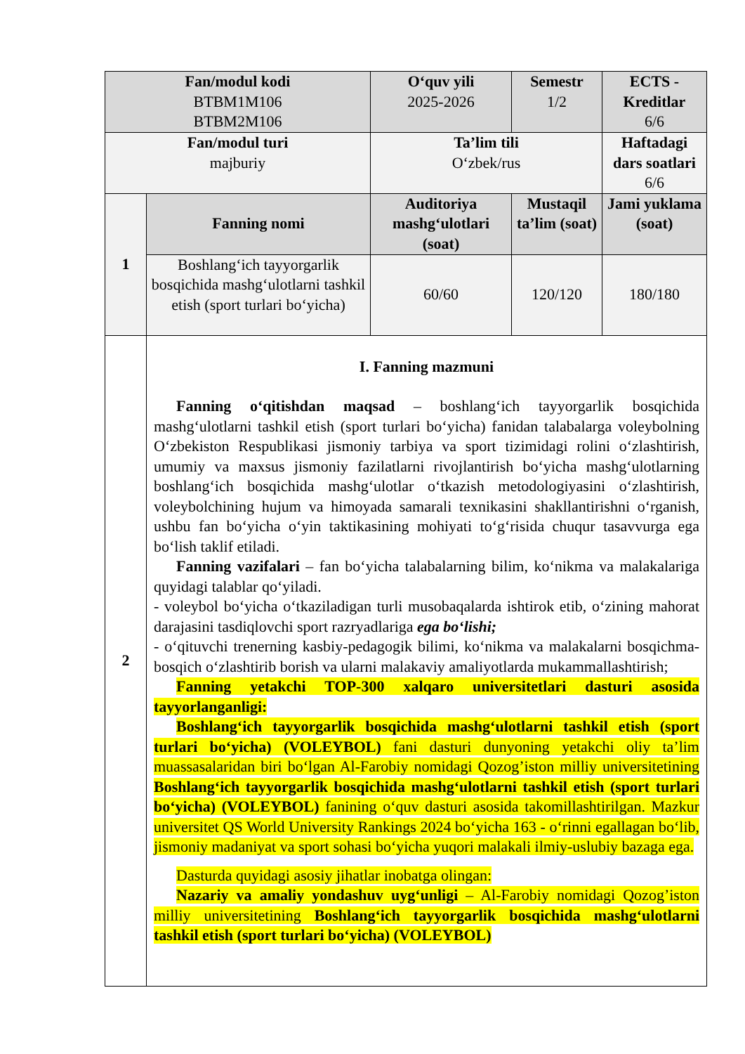| Fan/modul kodi BTBM1M106 BTBM2M106 | | O‘quv yili 2025-2026 | Semestr 1/2 | ECTS - Kreditlar 6/6 | |
| Fan/modul turi majburiy | | Ta’lim tili O‘zbek/rus | | Haftadagi dars soatlari 6/6 | |
| 1 | Fanning nomi | Auditoriya mashg‘ulotlari (soat) | Mustaqil ta’lim (soat) | Jami yuklama (soat) | |
| | Boshlang‘ich tayyorgarlik bosqichida mashg‘ulotlarni tashkil etish (sport turlari bo‘yicha) | 60/60 | 120/120 | 180/180 | |
| 2 | I. Fanning mazmuni Fanning o‘qitishdan maqsad – boshlang‘ich tayyorgarlik bosqichida mashg‘ulotlarni tashkil etish (sport turlari bo‘yicha) fanidan talabalarga voleybolning O‘zbekiston Respublikasi jismoniy tarbiya va sport tizimidagi rolini o‘zlashtirish, umumiy va maxsus jismoniy fazilatlarni rivojlantirish bo‘yicha mashg‘ulotlarning boshlang‘ich bosqichida mashg‘ulotlar o‘tkazish metodologiyasini o‘zlashtirish, voleybolchining hujum va himoyada samarali texnikasini shakllantirishni o‘rganish, ushbu fan bo‘yicha o‘yin taktikasining mohiyati to‘g‘risida chuqur tasavvurga ega bo‘lish taklif etiladi. Fanning vazifalari – fan bo‘yicha talabalarning bilim, ko‘nikma va malakalariga quyidagi talablar qo‘yiladi. - voleybol bo‘yicha o‘tkaziladigan turli musobaqalarda ishtirok etib, o‘zining mahorat darajasini tasdiqlovchi sport razryadlariga ega bo‘lishi; - o‘qituvchi trenerning kasbiy-pedagogik bilimi, ko‘nikma va malakalarni bosqichma-bosqich o‘zlashtirib borish va ularni malakaviy amaliyotlarda mukammallashtirish; Fanning yetakchi TOP-300 xalqaro universitetlari dasturi asosida tayyorlanganligi: Boshlang‘ich tayyorgarlik bosqichida mashg‘ulotlarni tashkil etish (sport turlari bo‘yicha) (VOLEYBOL) fani dasturi dunyoning yetakchi oliy ta’lim muassasalaridan biri bo‘lgan Al-Farobiy nomidagi Qozog’iston milliy universitetining Boshlang‘ich tayyorgarlik bosqichida mashg‘ulotlarni tashkil etish (sport turlari bo‘yicha) (VOLEYBOL) fanining o‘quv dasturi asosida takomillashtirilgan. Mazkur universitet QS World University Rankings 2024 bo‘yicha 163 - o‘rinni egallagan bo‘lib, jismoniy madaniyat va sport sohasi bo‘yicha yuqori malakali ilmiy-uslubiy bazaga ega. Dasturda quyidagi asosiy jihatlar inobatga olingan: Nazariy va amaliy yondashuv uyg‘unligi – Al-Farobiy nomidagi Qozog’iston milliy universitetining Boshlang‘ich tayyorgarlik bosqichida mashg‘ulotlarni tashkil etish (sport turlari bo‘yicha) (VOLEYBOL) | | | | |